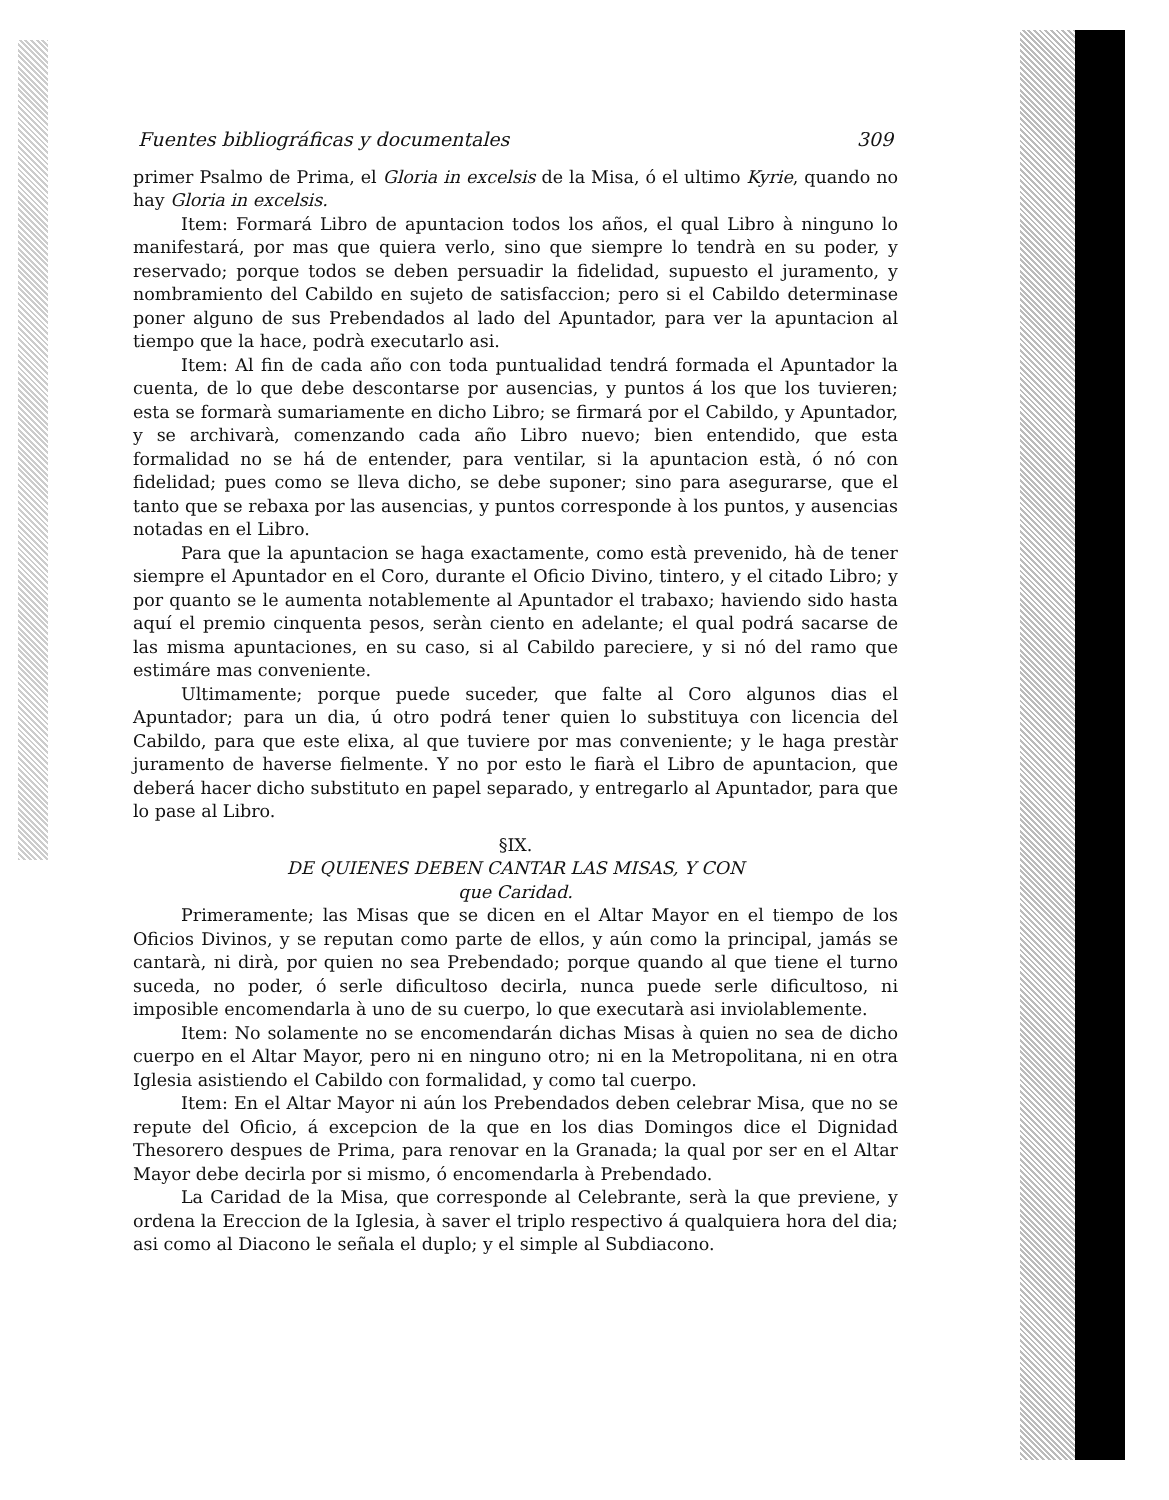Fuentes bibliográficas y documentales 309
primer Psalmo de Prima, el Gloria in excelsis de la Misa, ó el ultimo Kyrie, quando no hay Gloria in excelsis.
Item: Formará Libro de apuntacion todos los años, el qual Libro à ninguno lo manifestará, por mas que quiera verlo, sino que siempre lo tendrà en su poder, y reservado; porque todos se deben persuadir la fidelidad, supuesto el juramento, y nombramiento del Cabildo en sujeto de satisfaccion; pero si el Cabildo determinase poner alguno de sus Prebendados al lado del Apuntador, para ver la apuntacion al tiempo que la hace, podrà executarlo asi.
Item: Al fin de cada año con toda puntualidad tendrá formada el Apuntador la cuenta, de lo que debe descontarse por ausencias, y puntos á los que los tuvieren; esta se formarà sumariamente en dicho Libro; se firmará por el Cabildo, y Apuntador, y se archivarà, comenzando cada año Libro nuevo; bien entendido, que esta formalidad no se há de entender, para ventilar, si la apuntacion està, ó nó con fidelidad; pues como se lleva dicho, se debe suponer; sino para asegurarse, que el tanto que se rebaxa por las ausencias, y puntos corresponde à los puntos, y ausencias notadas en el Libro.
Para que la apuntacion se haga exactamente, como està prevenido, hà de tener siempre el Apuntador en el Coro, durante el Oficio Divino, tintero, y el citado Libro; y por quanto se le aumenta notablemente al Apuntador el trabaxo; haviendo sido hasta aquí el premio cinquenta pesos, seràn ciento en adelante; el qual podrá sacarse de las misma apuntaciones, en su caso, si al Cabildo pareciere, y si nó del ramo que estimáre mas conveniente.
Ultimamente; porque puede suceder, que falte al Coro algunos dias el Apuntador; para un dia, ú otro podrá tener quien lo substituya con licencia del Cabildo, para que este elixa, al que tuviere por mas conveniente; y le haga prestàr juramento de haverse fielmente. Y no por esto le fiarà el Libro de apuntacion, que deberá hacer dicho substituto en papel separado, y entregarlo al Apuntador, para que lo pase al Libro.
§IX.
DE QUIENES DEBEN CANTAR LAS MISAS, Y CON
que Caridad.
Primeramente; las Misas que se dicen en el Altar Mayor en el tiempo de los Oficios Divinos, y se reputan como parte de ellos, y aún como la principal, jamás se cantarà, ni dirà, por quien no sea Prebendado; porque quando al que tiene el turno suceda, no poder, ó serle dificultoso decirla, nunca puede serle dificultoso, ni imposible encomendarla à uno de su cuerpo, lo que executarà asi inviolablemente.
Item: No solamente no se encomendarán dichas Misas à quien no sea de dicho cuerpo en el Altar Mayor, pero ni en ninguno otro; ni en la Metropolitana, ni en otra Iglesia asistiendo el Cabildo con formalidad, y como tal cuerpo.
Item: En el Altar Mayor ni aún los Prebendados deben celebrar Misa, que no se repute del Oficio, á excepcion de la que en los dias Domingos dice el Dignidad Thesorero despues de Prima, para renovar en la Granada; la qual por ser en el Altar Mayor debe decirla por si mismo, ó encomendarla à Prebendado.
La Caridad de la Misa, que corresponde al Celebrante, serà la que previene, y ordena la Ereccion de la Iglesia, à saver el triplo respectivo á qualquiera hora del dia; asi como al Diacono le señala el duplo; y el simple al Subdiacono.